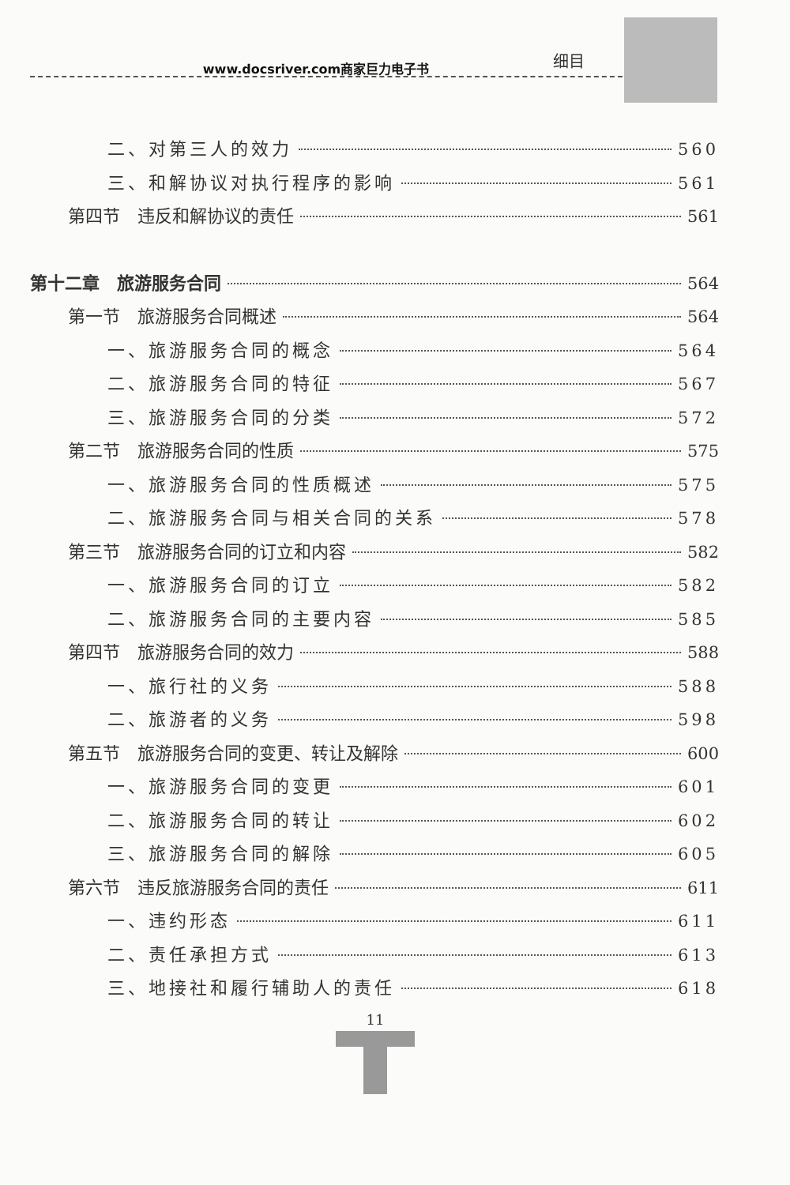细目
www.docsriver.com商家巨力电子书
二、对第三人的效力 560
三、和解协议对执行程序的影响 561
第四节　违反和解协议的责任 561
第十二章　旅游服务合同 564
第一节　旅游服务合同概述 564
一、旅游服务合同的概念 564
二、旅游服务合同的特征 567
三、旅游服务合同的分类 572
第二节　旅游服务合同的性质 575
一、旅游服务合同的性质概述 575
二、旅游服务合同与相关合同的关系 578
第三节　旅游服务合同的订立和内容 582
一、旅游服务合同的订立 582
二、旅游服务合同的主要内容 585
第四节　旅游服务合同的效力 588
一、旅行社的义务 588
二、旅游者的义务 598
第五节　旅游服务合同的变更、转让及解除 600
一、旅游服务合同的变更 601
二、旅游服务合同的转让 602
三、旅游服务合同的解除 605
第六节　违反旅游服务合同的责任 611
一、违约形态 611
二、责任承担方式 613
三、地接社和履行辅助人的责任 618
11